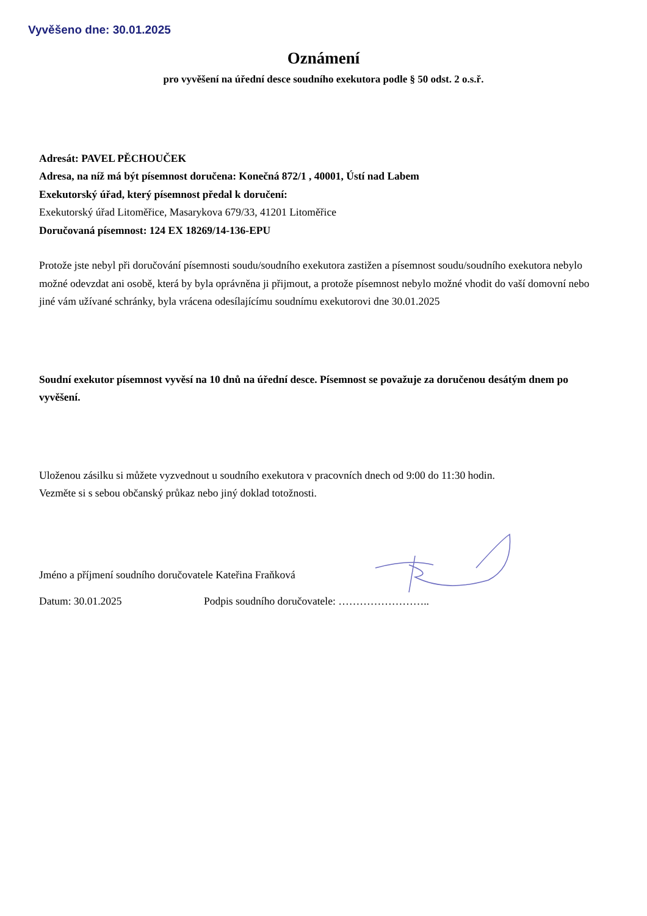Vyvěšeno dne: 30.01.2025
Oznámení
pro vyvěšení na úřední desce soudního exekutora podle § 50 odst. 2 o.s.ř.
Adresát: PAVEL PĚCHOUČEK
Adresa, na níž má být písemnost doručena: Konečná 872/1 , 40001, Ústí nad Labem
Exekutorský úřad, který písemnost předal k doručení:
Exekutorský úřad Litoměřice, Masarykova 679/33, 41201 Litoměřice
Doručovaná písemnost: 124 EX 18269/14-136-EPU
Protože jste nebyl při doručování písemnosti soudu/soudního exekutora zastižen a písemnost soudu/soudního exekutora nebylo možné odevzdat ani osobě, která by byla oprávněna ji přijmout, a protože písemnost nebylo možné vhodit do vaší domovní nebo jiné vám užívané schránky, byla vrácena odesílajícímu soudnímu exekutorovi dne 30.01.2025
Soudní exekutor písemnost vyvěsí na 10 dnů na úřední desce. Písemnost se považuje za doručenou desátým dnem po vyvěšení.
Uloženou zásilku si můžete vyzvednout u soudního exekutora v pracovních dnech od 9:00 do 11:30 hodin.
Vezměte si s sebou občanský průkaz nebo jiný doklad totožnosti.
Jméno a příjmení soudního doručovatele Kateřina Fraňková
Datum: 30.01.2025 Podpis soudního doručovatele: ……………………..